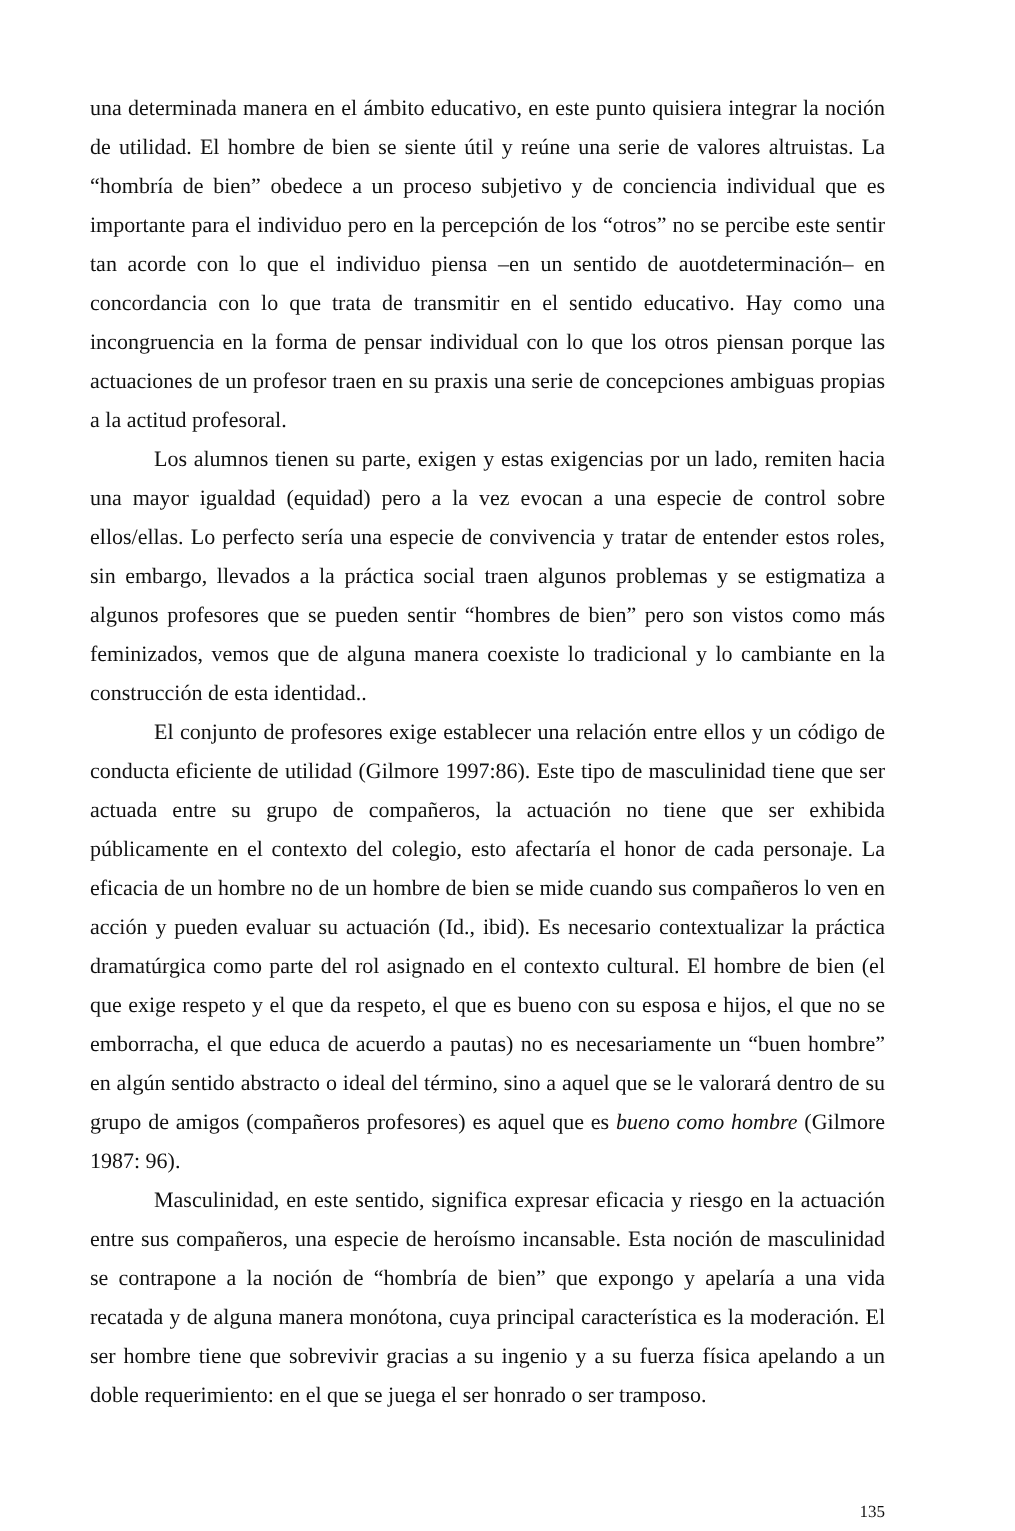una determinada manera en el ámbito educativo, en este punto quisiera integrar la noción de utilidad. El hombre de bien se siente útil y reúne una serie de valores altruistas. La “hombría de bien” obedece a un proceso subjetivo y de conciencia individual que es importante para el individuo pero en la percepción de los “otros” no se percibe este sentir tan acorde con lo que el individuo piensa –en un sentido de auotdeterminación– en concordancia con lo que trata de transmitir en el sentido educativo. Hay como una incongruencia en la forma de pensar individual con lo que los otros piensan porque las actuaciones de un profesor traen en su praxis una serie de concepciones ambiguas propias a la actitud profesoral.
Los alumnos tienen su parte, exigen y estas exigencias por un lado, remiten hacia una mayor igualdad (equidad) pero a la vez evocan a una especie de control sobre ellos/ellas. Lo perfecto sería una especie de convivencia y tratar de entender estos roles, sin embargo, llevados a la práctica social traen algunos problemas y se estigmatiza a algunos profesores que se pueden sentir “hombres de bien” pero son vistos como más feminizados, vemos que de alguna manera coexiste lo tradicional y lo cambiante en la construcción de esta identidad..
El conjunto de profesores exige establecer una relación entre ellos y un código de conducta eficiente de utilidad (Gilmore 1997:86). Este tipo de masculinidad tiene que ser actuada entre su grupo de compañeros, la actuación no tiene que ser exhibida públicamente en el contexto del colegio, esto afectaría el honor de cada personaje. La eficacia de un hombre no de un hombre de bien se mide cuando sus compañeros lo ven en acción y pueden evaluar su actuación (Id., ibid). Es necesario contextualizar la práctica dramatúrgica como parte del rol asignado en el contexto cultural. El hombre de bien (el que exige respeto y el que da respeto, el que es bueno con su esposa e hijos, el que no se emborracha, el que educa de acuerdo a pautas) no es necesariamente un “buen hombre” en algún sentido abstracto o ideal del término, sino a aquel que se le valorará dentro de su grupo de amigos (compañeros profesores) es aquel que es bueno como hombre (Gilmore 1987: 96).
Masculinidad, en este sentido, significa expresar eficacia y riesgo en la actuación entre sus compañeros, una especie de heroísmo incansable. Esta noción de masculinidad se contrapone a la noción de “hombría de bien” que expongo y apelaría a una vida recatada y de alguna manera monótona, cuya principal característica es la moderación. El ser hombre tiene que sobrevivir gracias a su ingenio y a su fuerza física apelando a un doble requerimiento: en el que se juega el ser honrado o ser tramposo.
135